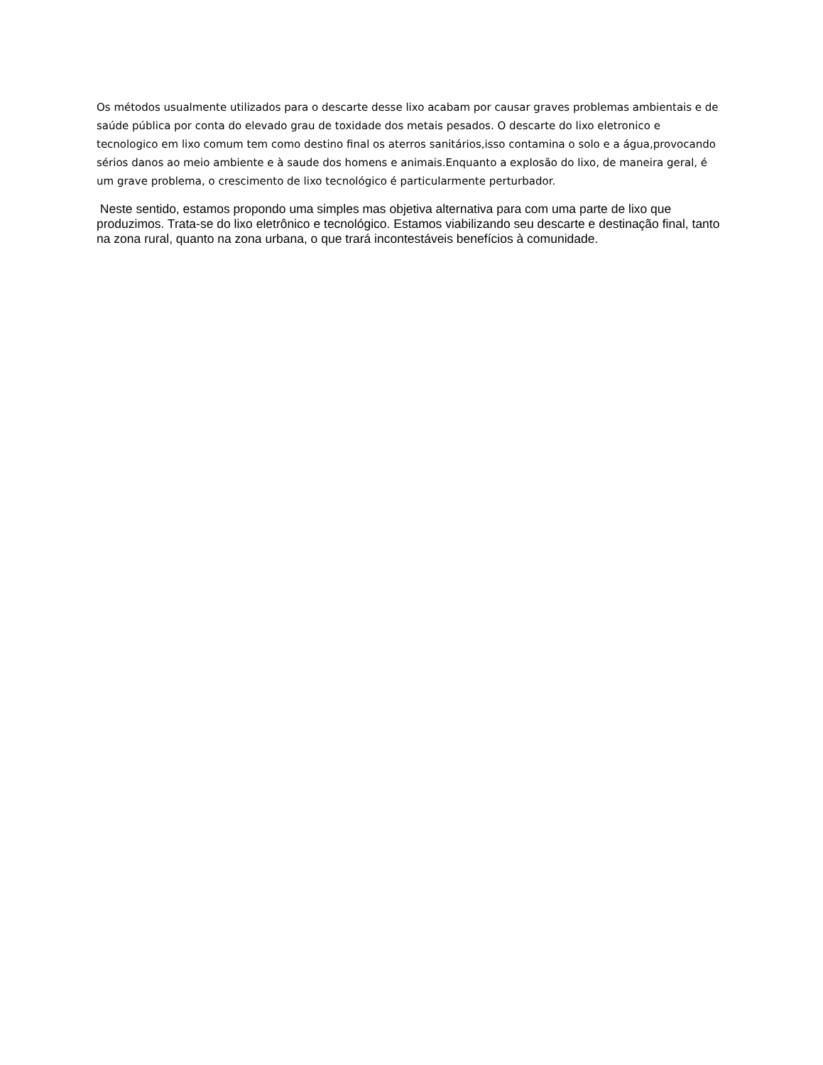Os métodos usualmente utilizados para o descarte desse lixo acabam por causar graves problemas ambientais e de saúde pública por conta do elevado grau de toxidade dos metais pesados. O descarte do lixo eletronico e tecnologico em lixo comum tem como destino final os aterros sanitários,isso contamina o solo e a água,provocando sérios danos ao meio ambiente e à saude dos homens e animais.Enquanto a explosão do lixo, de maneira geral, é um grave problema, o crescimento de lixo tecnológico é particularmente perturbador.
Neste sentido, estamos propondo uma simples mas objetiva alternativa para com uma parte de lixo que produzimos. Trata-se do lixo eletrônico e tecnológico. Estamos viabilizando seu descarte e destinação final, tanto na zona rural, quanto na zona urbana, o que trará incontestáveis benefícios à comunidade.